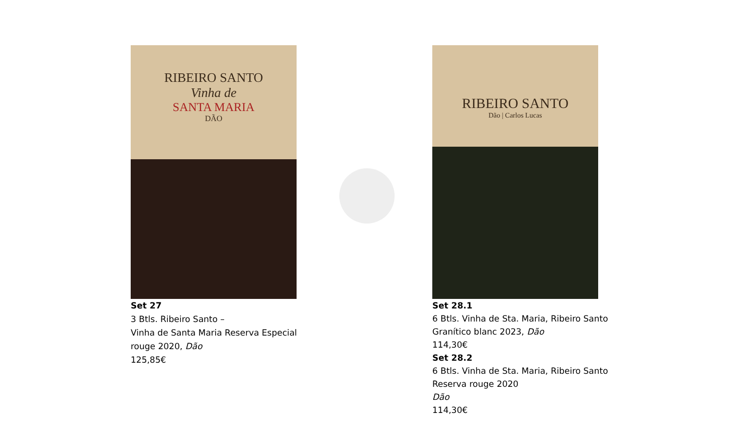RIBEIRO SANTO
Vinha de
SANTA MARIA
DÃO
Set 27
3 Btls. Ribeiro Santo –
Vinha de Santa Maria Reserva Especial
rouge 2020, Dão
125,85€
RIBEIRO SANTO
Dão | Carlos Lucas
Set 28.1
6 Btls. Vinha de Sta. Maria, Ribeiro Santo
Granítico blanc 2023, Dão
114,30€
Set 28.2
6 Btls. Vinha de Sta. Maria, Ribeiro Santo
Reserva rouge 2020
Dão
114,30€